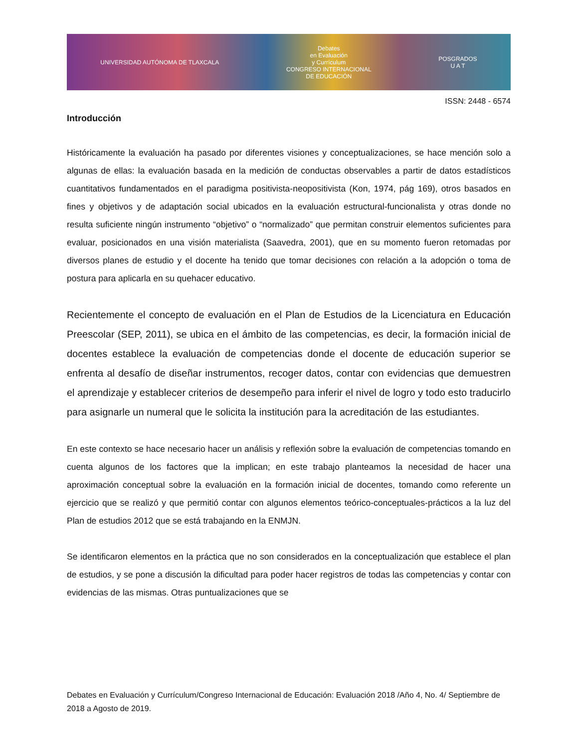UNIVERSIDAD AUTÓNOMA DE TLAXCALA
Debates
en Evaluación
y Currículum
CONGRESO INTERNACIONAL
DE EDUCACIÓN
POSGRADOS
U A T
ISSN: 2448 - 6574
Introducción
Históricamente la evaluación ha pasado por diferentes visiones y conceptualizaciones, se hace mención solo a algunas de ellas: la evaluación basada en la medición de conductas observables a partir de datos estadísticos cuantitativos fundamentados en el paradigma positivista-neopositivista (Kon, 1974, pág 169), otros basados en fines y objetivos y de adaptación social ubicados en la evaluación estructural-funcionalista y otras donde no resulta suficiente ningún instrumento “objetivo” o “normalizado” que permitan construir elementos suficientes para evaluar, posicionados en una visión materialista (Saavedra, 2001), que en su momento fueron retomadas por diversos planes de estudio y el docente ha tenido que tomar decisiones con relación a la adopción o toma de postura para aplicarla en su quehacer educativo.
Recientemente el concepto de evaluación en el Plan de Estudios de la Licenciatura en Educación Preescolar (SEP, 2011), se ubica en el ámbito de las competencias, es decir, la formación inicial de docentes establece la evaluación de competencias donde el docente de educación superior se enfrenta al desafío de diseñar instrumentos, recoger datos, contar con evidencias que demuestren el aprendizaje y establecer criterios de desempeño para inferir el nivel de logro y todo esto traducirlo para asignarle un numeral que le solicita la institución para la acreditación de las estudiantes.
En este contexto se hace necesario hacer un análisis y reflexión sobre la evaluación de competencias tomando en cuenta algunos de los factores que la implican; en este trabajo planteamos la necesidad de hacer una aproximación conceptual sobre la evaluación en la formación inicial de docentes, tomando como referente un ejercicio que se realizó y que permitió contar con algunos elementos teórico-conceptuales-prácticos a la luz del Plan de estudios 2012 que se está trabajando en la ENMJN.
Se identificaron elementos en la práctica que no son considerados en la conceptualización que establece el plan de estudios, y se pone a discusión la dificultad para poder hacer registros de todas las competencias y contar con evidencias de las mismas. Otras puntualizaciones que se
Debates en Evaluación y Currículum/Congreso Internacional de Educación: Evaluación 2018 /Año 4, No. 4/ Septiembre de 2018 a Agosto de 2019.